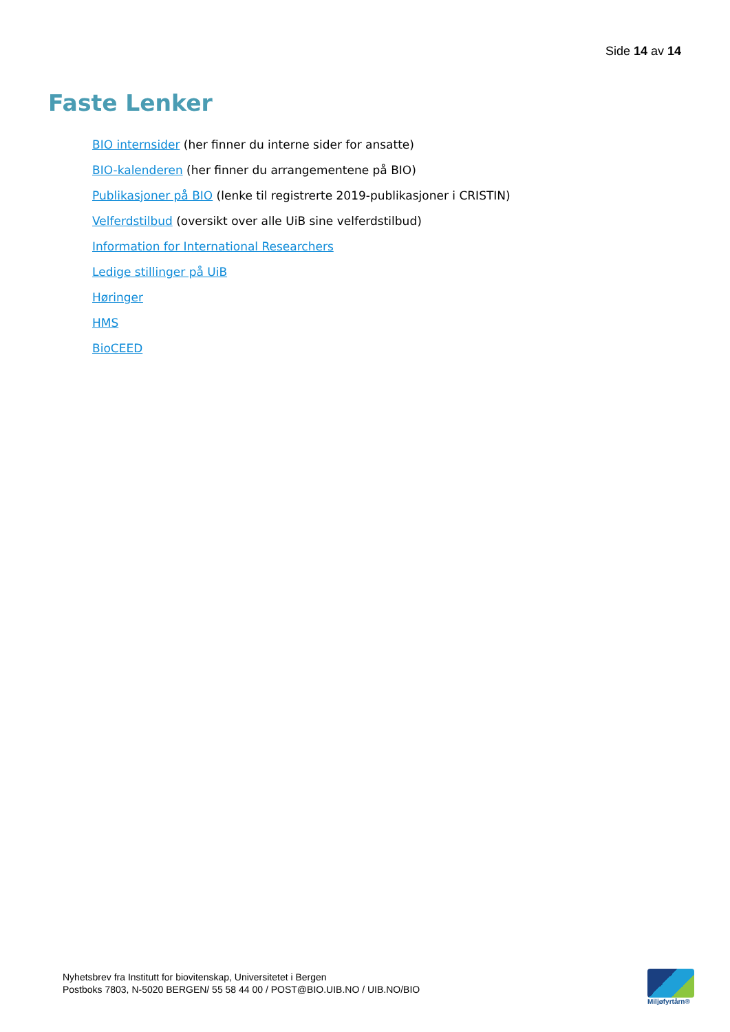Side 14 av 14
Faste Lenker
BIO internsider (her finner du interne sider for ansatte)
BIO-kalenderen (her finner du arrangementene på BIO)
Publikasjoner på BIO (lenke til registrerte 2019-publikasjoner i CRISTIN)
Velferdstilbud (oversikt over alle UiB sine velferdstilbud)
Information for International Researchers
Ledige stillinger på UiB
Høringer
HMS
BioCEED
Nyhetsbrev fra Institutt for biovitenskap, Universitetet i Bergen
Postboks 7803, N-5020 BERGEN/ 55 58 44 00 / POST@BIO.UIB.NO / UIB.NO/BIO
Miljøfyrtårn®